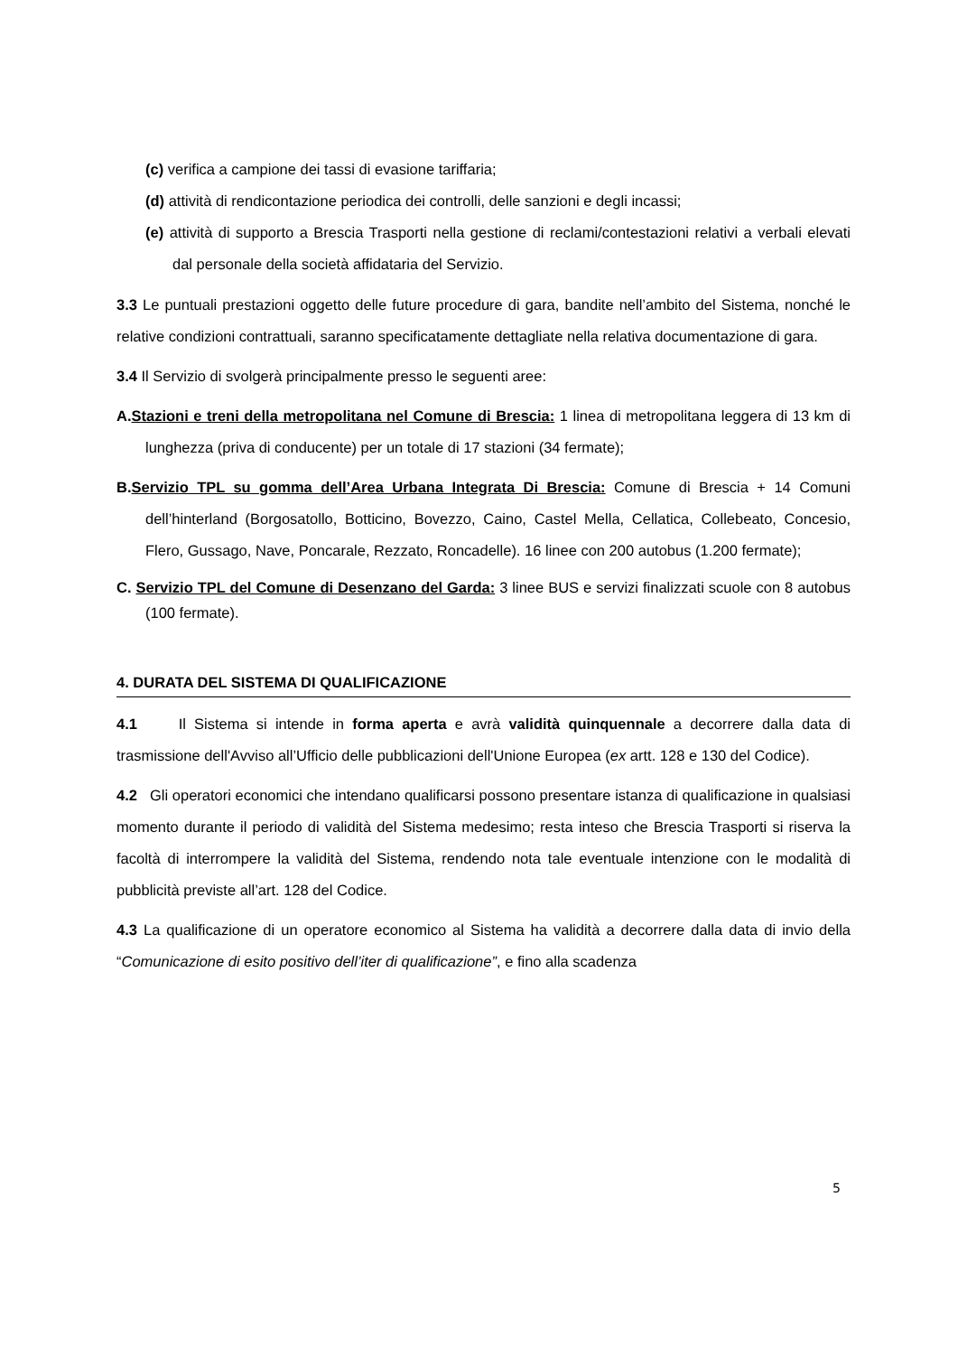(c) verifica a campione dei tassi di evasione tariffaria;
(d) attività di rendicontazione periodica dei controlli, delle sanzioni e degli incassi;
(e) attività di supporto a Brescia Trasporti nella gestione di reclami/contestazioni relativi a verbali elevati dal personale della società affidataria del Servizio.
3.3 Le puntuali prestazioni oggetto delle future procedure di gara, bandite nell’ambito del Sistema, nonché le relative condizioni contrattuali, saranno specificatamente dettagliate nella relativa documentazione di gara.
3.4 Il Servizio di svolgerà principalmente presso le seguenti aree:
A.Stazioni e treni della metropolitana nel Comune di Brescia: 1 linea di metropolitana leggera di 13 km di lunghezza (priva di conducente) per un totale di 17 stazioni (34 fermate);
B.Servizio TPL su gomma dell’Area Urbana Integrata Di Brescia: Comune di Brescia + 14 Comuni dell’hinterland (Borgosatollo, Botticino, Bovezzo, Caino, Castel Mella, Cellatica, Collebeato, Concesio, Flero, Gussago, Nave, Poncarale, Rezzato, Roncadelle). 16 linee con 200 autobus (1.200 fermate);
C. Servizio TPL del Comune di Desenzano del Garda: 3 linee BUS e servizi finalizzati scuole con 8 autobus (100 fermate).
4. DURATA DEL SISTEMA DI QUALIFICAZIONE
4.1 Il Sistema si intende in forma aperta e avrà validità quinquennale a decorrere dalla data di trasmissione dell'Avviso all’Ufficio delle pubblicazioni dell'Unione Europea (ex artt. 128 e 130 del Codice).
4.2 Gli operatori economici che intendano qualificarsi possono presentare istanza di qualificazione in qualsiasi momento durante il periodo di validità del Sistema medesimo; resta inteso che Brescia Trasporti si riserva la facoltà di interrompere la validità del Sistema, rendendo nota tale eventuale intenzione con le modalità di pubblicità previste all’art. 128 del Codice.
4.3 La qualificazione di un operatore economico al Sistema ha validità a decorrere dalla data di invio della “Comunicazione di esito positivo dell’iter di qualificazione”, e fino alla scadenza
5